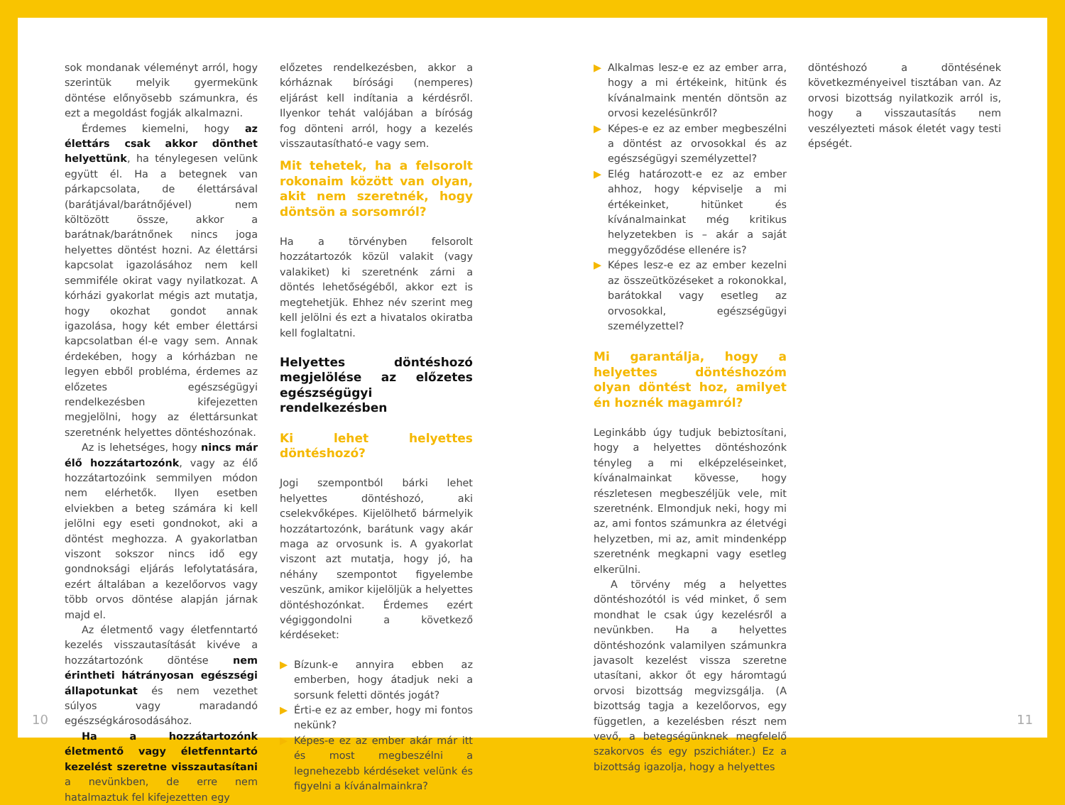sok mondanak véleményt arról, hogy szerintük melyik gyermekünk döntése előnyösebb számunkra, és ezt a megoldást fogják alkalmazni.
Érdemes kiemelni, hogy az élettárs csak akkor dönthet helyettünk, ha ténylegesen velünk együtt él. Ha a betegnek van párkapcsolata, de élettársával (barátjával/barátnőjével) nem költözött össze, akkor a barátnak/barátnőnek nincs joga helyettes döntést hozni. Az élettársi kapcsolat igazolásához nem kell semmiféle okirat vagy nyilatkozat. A kórházi gyakorlat mégis azt mutatja, hogy okozhat gondot annak igazolása, hogy két ember élettársi kapcsolatban él-e vagy sem. Annak érdekében, hogy a kórházban ne legyen ebből probléma, érdemes az előzetes egészségügyi rendelkezésben kifejezetten megjelölni, hogy az élettársunkat szeretnénk helyettes döntéshozónak.
Az is lehetséges, hogy nincs már élő hozzátartozónk, vagy az élő hozzátartozóink semmilyen módon nem elérhetők. Ilyen esetben elviekben a beteg számára ki kell jelölni egy eseti gondnokot, aki a döntést meghozza. A gyakorlatban viszont sokszor nincs idő egy gondnoksági eljárás lefolytatására, ezért általában a kezelőorvos vagy több orvos döntése alapján járnak majd el.
Az életmentő vagy életfenntartó kezelés visszautasítását kivéve a hozzátartozónk döntése nem érintheti hátrányosan egészségi állapotunkat és nem vezethet súlyos vagy maradandó egészségkárosodásához.
Ha a hozzátartozónk életmentő vagy életfenntartó kezelést szeretne visszautasítani a nevünkben, de erre nem hatalmaztuk fel kifejezetten egy
előzetes rendelkezésben, akkor a kórháznak bírósági (nemperes) eljárást kell indítania a kérdésről. Ilyenkor tehát valójában a bíróság fog dönteni arról, hogy a kezelés visszautasítható-e vagy sem.
Mit tehetek, ha a felsorolt rokonaim között van olyan, akit nem szeretnék, hogy döntsön a sorsomról?
Ha a törvényben felsorolt hozzátartozók közül valakit (vagy valakiket) ki szeretnénk zárni a döntés lehetőségéből, akkor ezt is megtehetjük. Ehhez név szerint meg kell jelölni és ezt a hivatalos okiratba kell foglaltatni.
Helyettes döntéshozó megjelölése az előzetes egészségügyi rendelkezésben
Ki lehet helyettes döntéshozó?
Jogi szempontból bárki lehet helyettes döntéshozó, aki cselekvőképes. Kijelölhető bármelyik hozzátartozónk, barátunk vagy akár maga az orvosunk is. A gyakorlat viszont azt mutatja, hogy jó, ha néhány szempontot figyelembe veszünk, amikor kijelöljük a helyettes döntéshozónkat. Érdemes ezért végiggondolni a következő kérdéseket:
▶ Bízunk-e annyira ebben az emberben, hogy átadjuk neki a sorsunk feletti döntés jogát?
▶ Érti-e ez az ember, hogy mi fontos nekünk?
▶ Képes-e ez az ember akár már itt és most megbeszélni a legnehezebb kérdéseket velünk és figyelni a kívánalmainkra?
▶ Alkalmas lesz-e ez az ember arra, hogy a mi értékeink, hitünk és kívánalmaink mentén döntsön az orvosi kezelésünkről?
▶ Képes-e ez az ember megbeszélni a döntést az orvosokkal és az egészségügyi személyzettel?
▶ Elég határozott-e ez az ember ahhoz, hogy képviselje a mi értékeinket, hitünket és kívánalmainkat még kritikus helyzetekben is – akár a saját meggyőződése ellenére is?
▶ Képes lesz-e ez az ember kezelni az összeütközéseket a rokonokkal, barátokkal vagy esetleg az orvosokkal, egészségügyi személyzettel?
Mi garantálja, hogy a helyettes döntéshozóm olyan döntést hoz, amilyet én hoznék magamról?
Leginkább úgy tudjuk bebiztosítani, hogy a helyettes döntéshozónk tényleg a mi elképzeléseinket, kívánalmainkat kövesse, hogy részletesen megbeszéljük vele, mit szeretnénk. Elmondjuk neki, hogy mi az, ami fontos számunkra az életvégi helyzetben, mi az, amit mindenképp szeretnénk megkapni vagy esetleg elkerülni.
A törvény még a helyettes döntéshozótól is véd minket, ő sem mondhat le csak úgy kezelésről a nevünkben. Ha a helyettes döntéshozónk valamilyen számunkra javasolt kezelést vissza szeretne utasítani, akkor őt egy háromtagú orvosi bizottság megvizsgálja. (A bizottság tagja a kezelőorvos, egy független, a kezelésben részt nem vevő, a betegségünknek megfelelő szakorvos és egy pszichiáter.) Ez a bizottság igazolja, hogy a helyettes
döntéshozó a döntésének következményeivel tisztában van. Az orvosi bizottság nyilatkozik arról is, hogy a visszautasítás nem veszélyezteti mások életét vagy testi épségét.
10 11